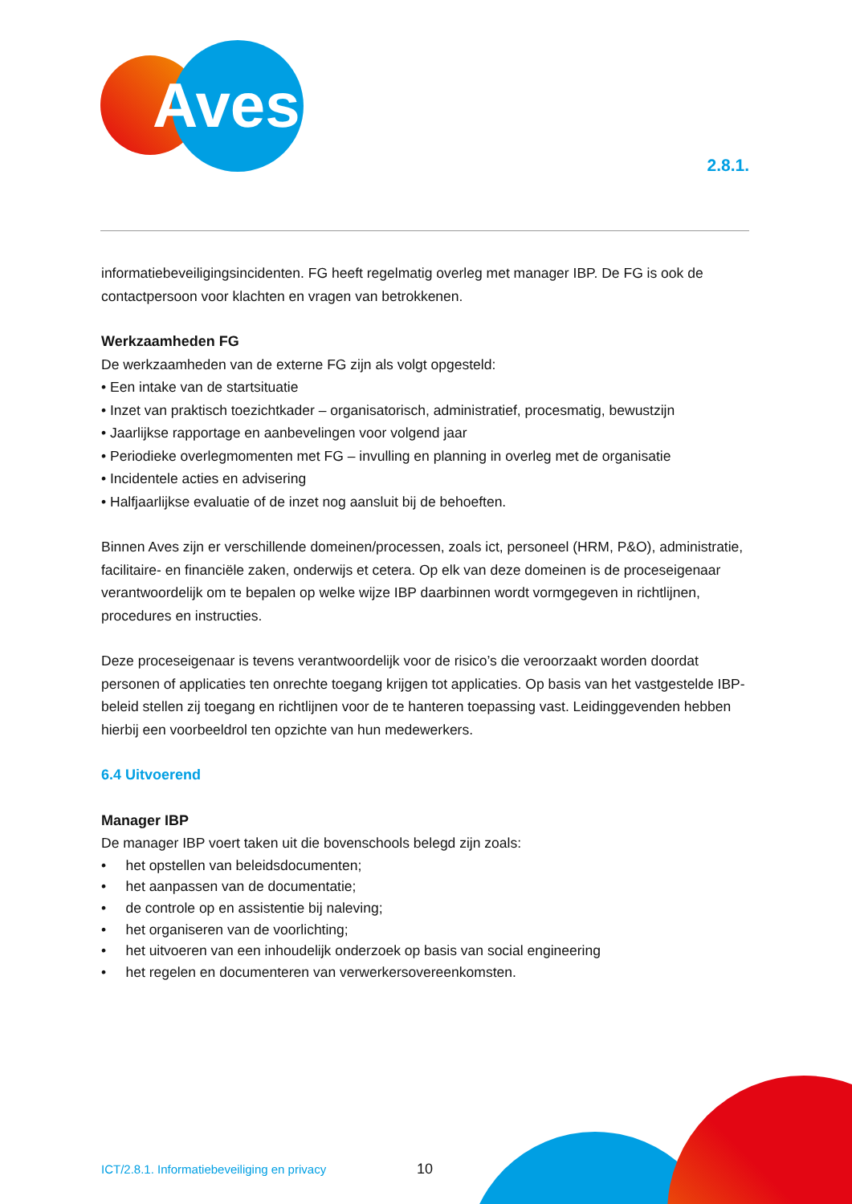Aves
2.8.1.
informatiebeveiligingsincidenten. FG heeft regelmatig overleg met manager IBP. De FG is ook de contactpersoon voor klachten en vragen van betrokkenen.
Werkzaamheden FG
De werkzaamheden van de externe FG zijn als volgt opgesteld:
• Een intake van de startsituatie
• Inzet van praktisch toezichtkader – organisatorisch, administratief, procesmatig, bewustzijn
• Jaarlijkse rapportage en aanbevelingen voor volgend jaar
• Periodieke overlegmomenten met FG – invulling en planning in overleg met de organisatie
• Incidentele acties en advisering
• Halfjaarlijkse evaluatie of de inzet nog aansluit bij de behoeften.
Binnen Aves zijn er verschillende domeinen/processen, zoals ict, personeel (HRM, P&O), administratie, facilitaire- en financiële zaken, onderwijs et cetera. Op elk van deze domeinen is de proceseigenaar verantwoordelijk om te bepalen op welke wijze IBP daarbinnen wordt vormgegeven in richtlijnen, procedures en instructies.
Deze proceseigenaar is tevens verantwoordelijk voor de risico’s die veroorzaakt worden doordat personen of applicaties ten onrechte toegang krijgen tot applicaties. Op basis van het vastgestelde IBP-beleid stellen zij toegang en richtlijnen voor de te hanteren toepassing vast. Leidinggevenden hebben hierbij een voorbeeldrol ten opzichte van hun medewerkers.
6.4 Uitvoerend
Manager IBP
De manager IBP voert taken uit die bovenschools belegd zijn zoals:
• het opstellen van beleidsdocumenten;
• het aanpassen van de documentatie;
• de controle op en assistentie bij naleving;
• het organiseren van de voorlichting;
• het uitvoeren van een inhoudelijk onderzoek op basis van social engineering
• het regelen en documenteren van verwerkersovereenkomsten.
ICT/2.8.1. Informatiebeveiliging en privacy
10